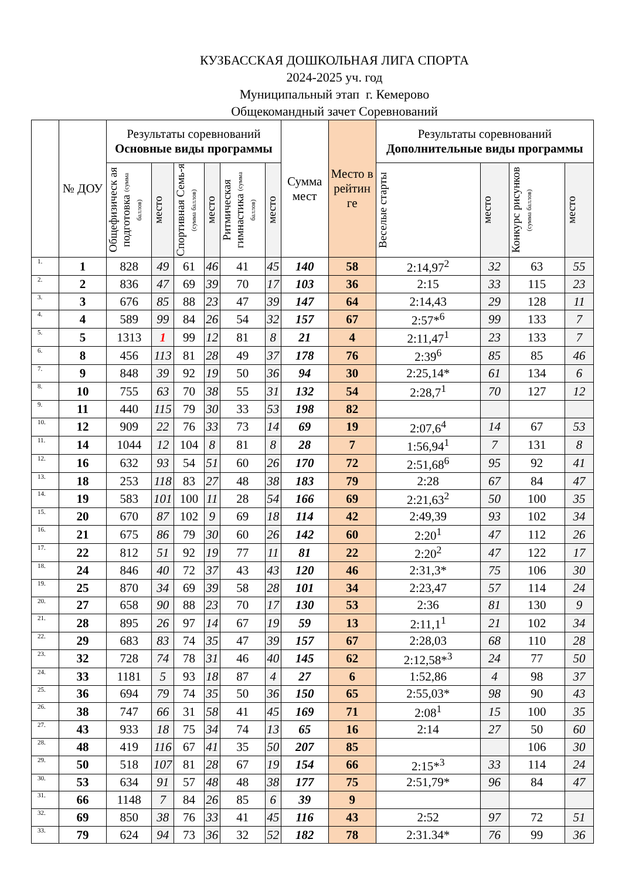КУЗБАССКАЯ ДОШКОЛЬНАЯ ЛИГА СПОРТА
2024-2025 уч. год
Муниципальный этап г. Кемерово
Общекомандный зачет Соревнований
| | № ДОУ | Результаты соревнований Основные виды программы | | | | | | Сумма мест | Место в рейтин ге | Результаты соревнований Дополнительные виды программы | | | |
| --- | --- | --- | --- | --- | --- | --- | --- | --- | --- | --- | --- | --- | --- |
| | | Общефизическ ая подготовка (сумма баллов) | место | Спортивная Семь-я (сумма баллов) | место | Ритмическая гимнастика (сумма баллов) | место | | | Веселые старты | место | Конкурс рисунков (сумма баллов) | место |
| 1. | 1 | 828 | 49 | 61 | 46 | 41 | 45 | 140 | 58 | 2:14,97<sup>2</sup> | 32 | 63 | 55 |
| 2. | 2 | 836 | 47 | 69 | 39 | 70 | 17 | 103 | 36 | 2:15 | 33 | 115 | 23 |
| 3. | 3 | 676 | 85 | 88 | 23 | 47 | 39 | 147 | 64 | 2:14,43 | 29 | 128 | 11 |
| 4. | 4 | 589 | 99 | 84 | 26 | 54 | 32 | 157 | 67 | 2:57*<sup>6</sup> | 99 | 133 | 7 |
| 5. | 5 | 1313 | 1 | 99 | 12 | 81 | 8 | 21 | 4 | 2:11,47<sup>1</sup> | 23 | 133 | 7 |
| 6. | 8 | 456 | 113 | 81 | 28 | 49 | 37 | 178 | 76 | 2:39<sup>6</sup> | 85 | 85 | 46 |
| 7. | 9 | 848 | 39 | 92 | 19 | 50 | 36 | 94 | 30 | 2:25,14* | 61 | 134 | 6 |
| 8. | 10 | 755 | 63 | 70 | 38 | 55 | 31 | 132 | 54 | 2:28,7<sup>1</sup> | 70 | 127 | 12 |
| 9. | 11 | 440 | 115 | 79 | 30 | 33 | 53 | 198 | 82 | | | | |
| 10. | 12 | 909 | 22 | 76 | 33 | 73 | 14 | 69 | 19 | 2:07,6<sup>4</sup> | 14 | 67 | 53 |
| 11. | 14 | 1044 | 12 | 104 | 8 | 81 | 8 | 28 | 7 | 1:56,94<sup>1</sup> | 7 | 131 | 8 |
| 12. | 16 | 632 | 93 | 54 | 51 | 60 | 26 | 170 | 72 | 2:51,68<sup>6</sup> | 95 | 92 | 41 |
| 13. | 18 | 253 | 118 | 83 | 27 | 48 | 38 | 183 | 79 | 2:28 | 67 | 84 | 47 |
| 14. | 19 | 583 | 101 | 100 | 11 | 28 | 54 | 166 | 69 | 2:21,63<sup>2</sup> | 50 | 100 | 35 |
| 15. | 20 | 670 | 87 | 102 | 9 | 69 | 18 | 114 | 42 | 2:49,39 | 93 | 102 | 34 |
| 16. | 21 | 675 | 86 | 79 | 30 | 60 | 26 | 142 | 60 | 2:20<sup>1</sup> | 47 | 112 | 26 |
| 17. | 22 | 812 | 51 | 92 | 19 | 77 | 11 | 81 | 22 | 2:20<sup>2</sup> | 47 | 122 | 17 |
| 18. | 24 | 846 | 40 | 72 | 37 | 43 | 43 | 120 | 46 | 2:31,3* | 75 | 106 | 30 |
| 19. | 25 | 870 | 34 | 69 | 39 | 58 | 28 | 101 | 34 | 2:23,47 | 57 | 114 | 24 |
| 20. | 27 | 658 | 90 | 88 | 23 | 70 | 17 | 130 | 53 | 2:36 | 81 | 130 | 9 |
| 21. | 28 | 895 | 26 | 97 | 14 | 67 | 19 | 59 | 13 | 2:11,1<sup>1</sup> | 21 | 102 | 34 |
| 22. | 29 | 683 | 83 | 74 | 35 | 47 | 39 | 157 | 67 | 2:28,03 | 68 | 110 | 28 |
| 23. | 32 | 728 | 74 | 78 | 31 | 46 | 40 | 145 | 62 | 2:12,58*<sup>3</sup> | 24 | 77 | 50 |
| 24. | 33 | 1181 | 5 | 93 | 18 | 87 | 4 | 27 | 6 | 1:52,86 | 4 | 98 | 37 |
| 25. | 36 | 694 | 79 | 74 | 35 | 50 | 36 | 150 | 65 | 2:55,03* | 98 | 90 | 43 |
| 26. | 38 | 747 | 66 | 31 | 58 | 41 | 45 | 169 | 71 | 2:08<sup>1</sup> | 15 | 100 | 35 |
| 27. | 43 | 933 | 18 | 75 | 34 | 74 | 13 | 65 | 16 | 2:14 | 27 | 50 | 60 |
| 28. | 48 | 419 | 116 | 67 | 41 | 35 | 50 | 207 | 85 | | | 106 | 30 |
| 29. | 50 | 518 | 107 | 81 | 28 | 67 | 19 | 154 | 66 | 2:15*<sup>3</sup> | 33 | 114 | 24 |
| 30. | 53 | 634 | 91 | 57 | 48 | 48 | 38 | 177 | 75 | 2:51,79* | 96 | 84 | 47 |
| 31. | 66 | 1148 | 7 | 84 | 26 | 85 | 6 | 39 | 9 | | | | |
| 32. | 69 | 850 | 38 | 76 | 33 | 41 | 45 | 116 | 43 | 2:52 | 97 | 72 | 51 |
| 33. | 79 | 624 | 94 | 73 | 36 | 32 | 52 | 182 | 78 | 2:31.34* | 76 | 99 | 36 |